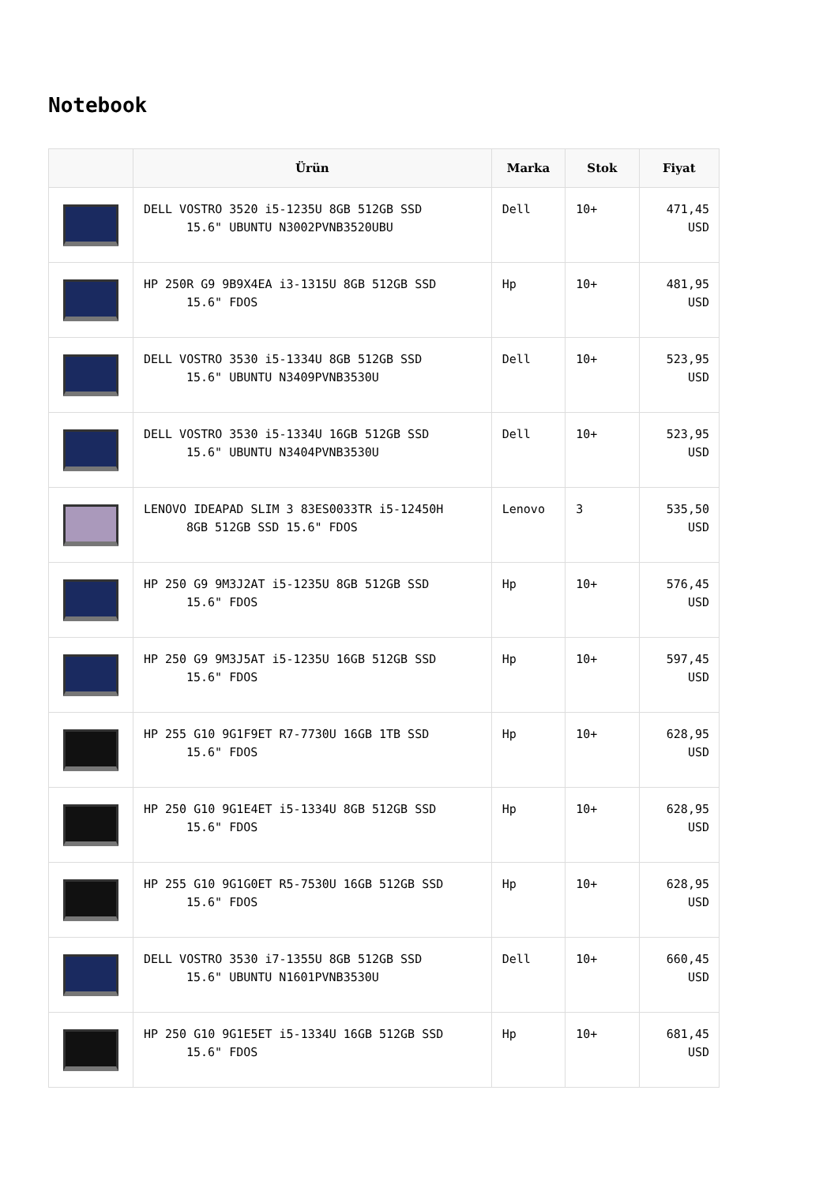Notebook
| | Ürün | Marka | Stok | Fiyat |
| --- | --- | --- | --- | --- |
| | DELL VOSTRO 3520 i5-1235U 8GB 512GB SSD 15.6" UBUNTU N3002PVNB3520UBU | Dell | 10+ | 471,45 USD |
| | HP 250R G9 9B9X4EA i3-1315U 8GB 512GB SSD 15.6" FDOS | Hp | 10+ | 481,95 USD |
| | DELL VOSTRO 3530 i5-1334U 8GB 512GB SSD 15.6" UBUNTU N3409PVNB3530U | Dell | 10+ | 523,95 USD |
| | DELL VOSTRO 3530 i5-1334U 16GB 512GB SSD 15.6" UBUNTU N3404PVNB3530U | Dell | 10+ | 523,95 USD |
| | LENOVO IDEAPAD SLIM 3 83ES0033TR i5-12450H 8GB 512GB SSD 15.6" FDOS | Lenovo | 3 | 535,50 USD |
| | HP 250 G9 9M3J2AT i5-1235U 8GB 512GB SSD 15.6" FDOS | Hp | 10+ | 576,45 USD |
| | HP 250 G9 9M3J5AT i5-1235U 16GB 512GB SSD 15.6" FDOS | Hp | 10+ | 597,45 USD |
| | HP 255 G10 9G1F9ET R7-7730U 16GB 1TB SSD 15.6" FDOS | Hp | 10+ | 628,95 USD |
| | HP 250 G10 9G1E4ET i5-1334U 8GB 512GB SSD 15.6" FDOS | Hp | 10+ | 628,95 USD |
| | HP 255 G10 9G1G0ET R5-7530U 16GB 512GB SSD 15.6" FDOS | Hp | 10+ | 628,95 USD |
| | DELL VOSTRO 3530 i7-1355U 8GB 512GB SSD 15.6" UBUNTU N1601PVNB3530U | Dell | 10+ | 660,45 USD |
| | HP 250 G10 9G1E5ET i5-1334U 16GB 512GB SSD 15.6" FDOS | Hp | 10+ | 681,45 USD |